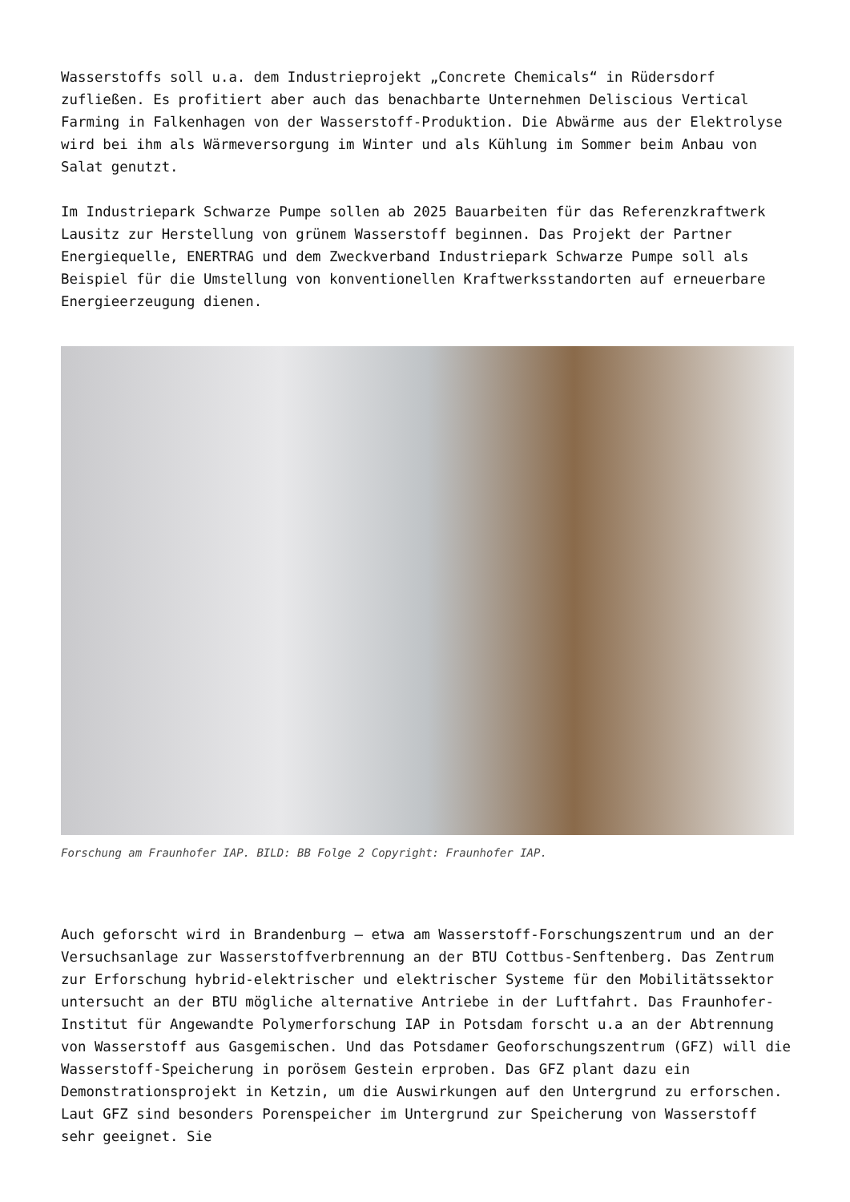Wasserstoffs soll u.a. dem Industrieprojekt „Concrete Chemicals“ in Rüdersdorf zufließen. Es profitiert aber auch das benachbarte Unternehmen Deliscious Vertical Farming in Falkenhagen von der Wasserstoff-Produktion. Die Abwärme aus der Elektrolyse wird bei ihm als Wärmeversorgung im Winter und als Kühlung im Sommer beim Anbau von Salat genutzt.
Im Industriepark Schwarze Pumpe sollen ab 2025 Bauarbeiten für das Referenzkraftwerk Lausitz zur Herstellung von grünem Wasserstoff beginnen. Das Projekt der Partner Energiequelle, ENERTRAG und dem Zweckverband Industriepark Schwarze Pumpe soll als Beispiel für die Umstellung von konventionellen Kraftwerksstandorten auf erneuerbare Energieerzeugung dienen.
Forschung am Fraunhofer IAP. BILD: BB Folge 2 Copyright: Fraunhofer IAP.
Auch geforscht wird in Brandenburg – etwa am Wasserstoff-Forschungszentrum und an der Versuchsanlage zur Wasserstoffverbrennung an der BTU Cottbus-Senftenberg. Das Zentrum zur Erforschung hybrid-elektrischer und elektrischer Systeme für den Mobilitätssektor untersucht an der BTU mögliche alternative Antriebe in der Luftfahrt. Das Fraunhofer-Institut für Angewandte Polymerforschung IAP in Potsdam forscht u.a an der Abtrennung von Wasserstoff aus Gasgemischen. Und das Potsdamer Geoforschungszentrum (GFZ) will die Wasserstoff-Speicherung in porösem Gestein erproben. Das GFZ plant dazu ein Demonstrationsprojekt in Ketzin, um die Auswirkungen auf den Untergrund zu erforschen. Laut GFZ sind besonders Porenspeicher im Untergrund zur Speicherung von Wasserstoff sehr geeignet. Sie